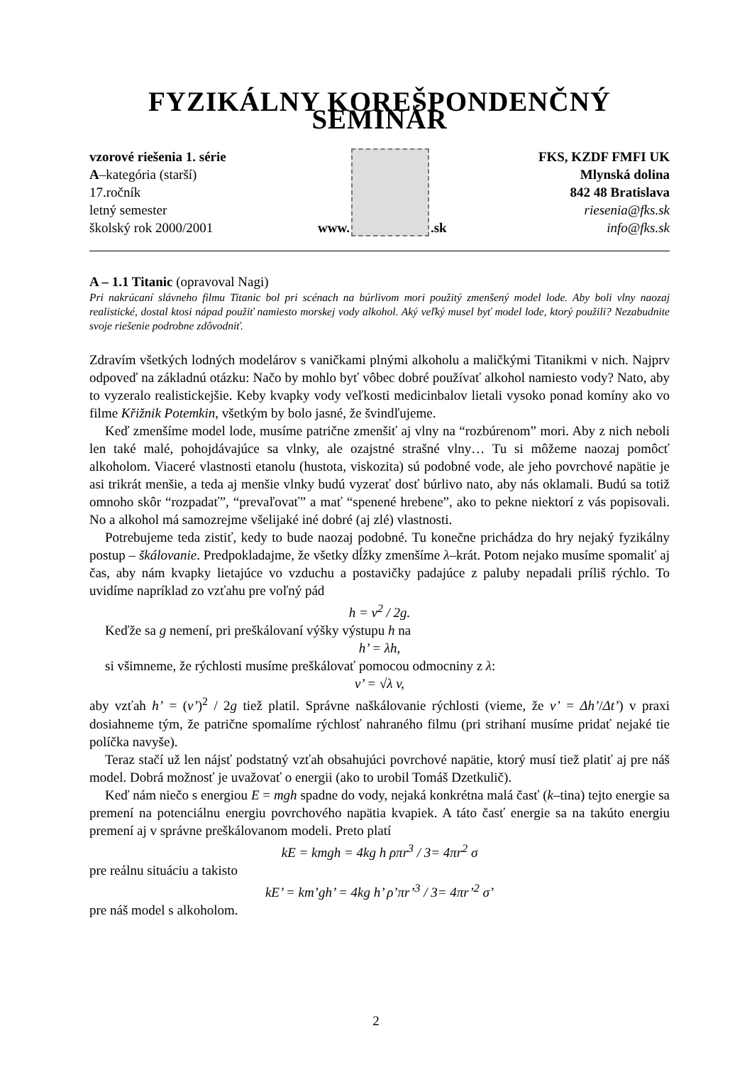FYZIKÁLNY KOREŠPONDENČNÝ SEMINÁR
vzorové riešenia 1. série
A–kategória (starší)
17.ročník
letný semester
školský rok 2000/2001
www.
.sk
FKS, KZDF FMFI UK
Mlynská dolina
842 48 Bratislava
riesenia@fks.sk
info@fks.sk
A – 1.1 Titanic (opravoval Nagi)
Pri nakrúcaní slávneho filmu Titanic bol pri scénach na búrlivom mori použitý zmenšený model lode. Aby boli vlny naozaj realistické, dostal ktosi nápad použiť namiesto morskej vody alkohol. Aký veľký musel byť model lode, ktorý použili? Nezabudnite svoje riešenie podrobne zdôvodniť.
Zdravím všetkých lodných modelárov s vaničkami plnými alkoholu a maličkými Titanikmi v nich. Najprv odpoveď na základnú otázku: Načo by mohlo byť vôbec dobré používať alkohol namiesto vody? Nato, aby to vyzeralo realistickejšie. Keby kvapky vody veľkosti medicinbalov lietali vysoko ponad komíny ako vo filme Křižnik Potemkin, všetkým by bolo jasné, že švindľujeme.
Keď zmenšíme model lode, musíme patrične zmenšiť aj vlny na “rozbúrenom” mori. Aby z nich neboli len také malé, pohojdávajúce sa vlnky, ale ozajstné strašné vlny… Tu si môžeme naozaj pomôcť alkoholom. Viaceré vlastnosti etanolu (hustota, viskozita) sú podobné vode, ale jeho povrchové napätie je asi trikrát menšie, a teda aj menšie vlnky budú vyzerať dosť búrlivo nato, aby nás oklamali. Budú sa totiž omnoho skôr “rozpadať”, “prevaľovať” a mať “spenené hrebene”, ako to pekne niektorí z vás popisovali. No a alkohol má samozrejme všelijaké iné dobré (aj zlé) vlastnosti.
Potrebujeme teda zistiť, kedy to bude naozaj podobné. Tu konečne prichádza do hry nejaký fyzikálny postup – škálovanie. Predpokladajme, že všetky dĺžky zmenšíme λ–krát. Potom nejako musíme spomaliť aj čas, aby nám kvapky lietajúce vo vzduchu a postavičky padajúce z paluby nepadali príliš rýchlo. To uvidíme napríklad zo vzťahu pre voľný pád
h = v<sup>2</sup> / 2g.
Keďže sa g nemení, pri preškálovaní výšky výstupu h na
h’ = λh,
si všimneme, že rýchlosti musíme preškálovať pomocou odmocniny z λ:
v’ = √λ v,
aby vzťah h’ = (v’)<sup>2</sup> / 2g tiež platil. Správne naškálovanie rýchlosti (vieme, že v’ = Δh’/Δt’) v praxi dosiahneme tým, že patrične spomalíme rýchlosť nahraného filmu (pri strihaní musíme pridať nejaké tie políčka navyše).
Teraz stačí už len nájsť podstatný vzťah obsahujúci povrchové napätie, ktorý musí tiež platiť aj pre náš model. Dobrá možnosť je uvažovať o energii (ako to urobil Tomáš Dzetkulič).
Keď nám niečo s energiou E = mgh spadne do vody, nejaká konkrétna malá časť (k–tina) tejto energie sa premení na potenciálnu energiu povrchového napätia kvapiek. A táto časť energie sa na takúto energiu premení aj v správne preškálovanom modeli. Preto platí
kE = kmgh = 4kg h ρπr<sup>3</sup> / 3= 4πr<sup>2</sup> σ
pre reálnu situáciu a takisto
kE’ = km’gh’ = 4kg h’ ρ’πr’<sup>3</sup> / 3= 4πr’<sup>2</sup> σ’
pre náš model s alkoholom.
2